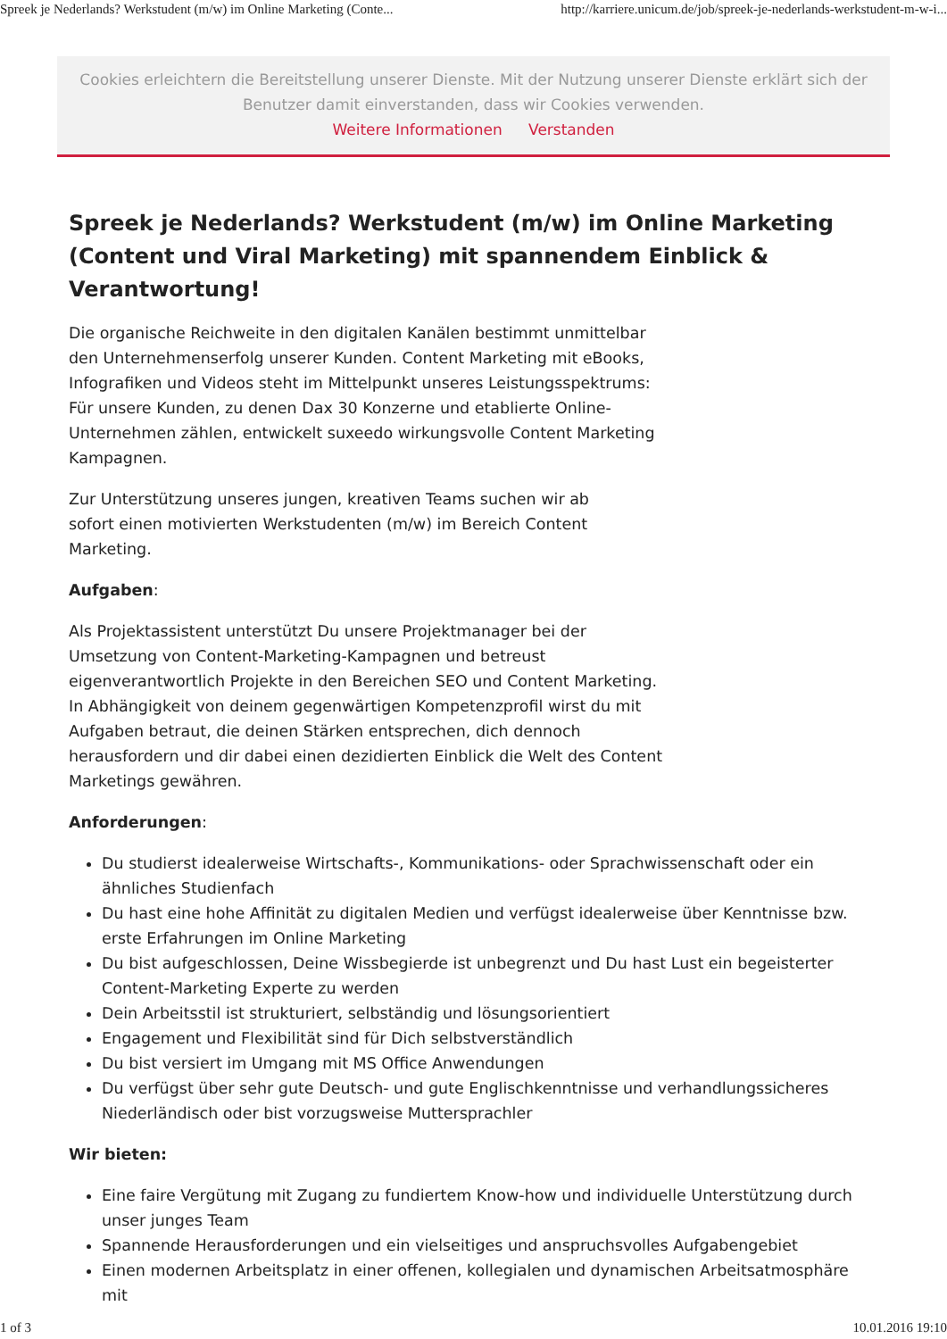Spreek je Nederlands? Werkstudent (m/w) im Online Marketing (Conte... http://karriere.unicum.de/job/spreek-je-nederlands-werkstudent-m-w-i...
Cookies erleichtern die Bereitstellung unserer Dienste. Mit der Nutzung unserer Dienste erklärt sich der Benutzer damit einverstanden, dass wir Cookies verwenden.
Weitere Informationen Verstanden
Spreek je Nederlands? Werkstudent (m/w) im Online Marketing (Content und Viral Marketing) mit spannendem Einblick & Verantwortung!
Die organische Reichweite in den digitalen Kanälen bestimmt unmittelbar den Unternehmenserfolg unserer Kunden. Content Marketing mit eBooks, Infografiken und Videos steht im Mittelpunkt unseres Leistungsspektrums: Für unsere Kunden, zu denen Dax 30 Konzerne und etablierte Online-Unternehmen zählen, entwickelt suxeedo wirkungsvolle Content Marketing Kampagnen.
Zur Unterstützung unseres jungen, kreativen Teams suchen wir ab sofort einen motivierten Werkstudenten (m/w) im Bereich Content Marketing.
Aufgaben:
Als Projektassistent unterstützt Du unsere Projektmanager bei der Umsetzung von Content-Marketing-Kampagnen und betreust eigenverantwortlich Projekte in den Bereichen SEO und Content Marketing. In Abhängigkeit von deinem gegenwärtigen Kompetenzprofil wirst du mit Aufgaben betraut, die deinen Stärken entsprechen, dich dennoch herausfordern und dir dabei einen dezidierten Einblick die Welt des Content Marketings gewähren.
Anforderungen:
Du studierst idealerweise Wirtschafts-, Kommunikations- oder Sprachwissenschaft oder ein ähnliches Studienfach
Du hast eine hohe Affinität zu digitalen Medien und verfügst idealerweise über Kenntnisse bzw. erste Erfahrungen im Online Marketing
Du bist aufgeschlossen, Deine Wissbegierde ist unbegrenzt und Du hast Lust ein begeisterter Content-Marketing Experte zu werden
Dein Arbeitsstil ist strukturiert, selbständig und lösungsorientiert
Engagement und Flexibilität sind für Dich selbstverständlich
Du bist versiert im Umgang mit MS Office Anwendungen
Du verfügst über sehr gute Deutsch- und gute Englischkenntnisse und verhandlungssicheres Niederländisch oder bist vorzugsweise Muttersprachler
Wir bieten:
Eine faire Vergütung mit Zugang zu fundiertem Know-how und individuelle Unterstützung durch unser junges Team
Spannende Herausforderungen und ein vielseitiges und anspruchsvolles Aufgabengebiet
Einen modernen Arbeitsplatz in einer offenen, kollegialen und dynamischen Arbeitsatmosphäre mit
1 of 3 10.01.2016 19:10